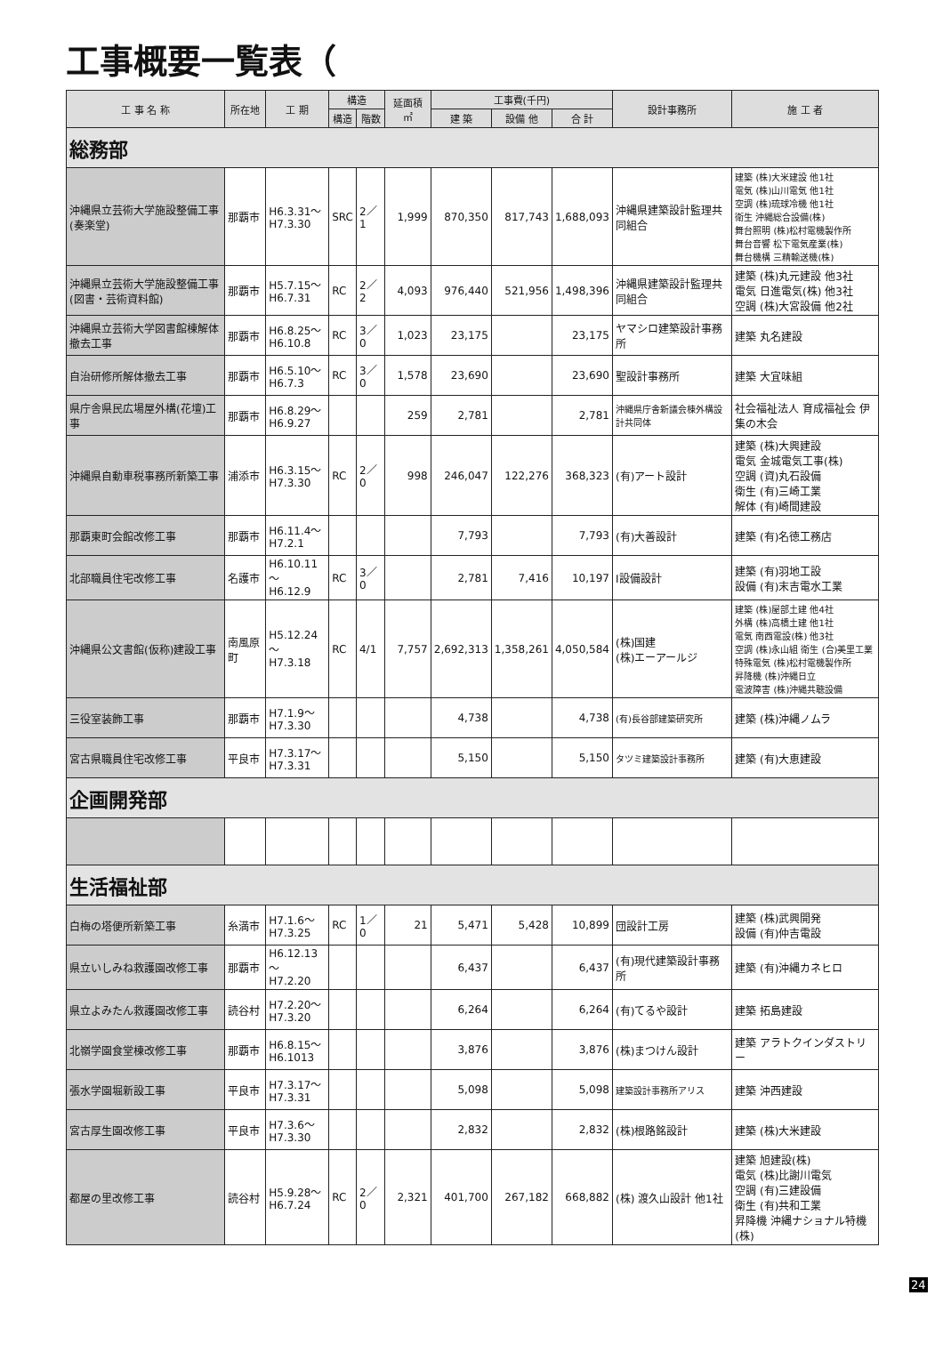工事概要一覧表（
| 工 事 名 称 | 所在地 | 工 期 | 構造 | | 延面積 ㎡ | 工事費(千円) | | | 設計事務所 | 施 工 者 |
| --- | --- | --- | --- | --- | --- | --- | --- | --- | --- | --- |
| | | | 構造 | 階数 | | 建 築 | 設備 他 | 合 計 | | |
| 総務部 | | | | | | | | | | |
| 沖縄県立芸術大学施設整備工事 (奏楽堂) | 那覇市 | H6.3.31～ H7.3.30 | SRC | 2／1 | 1,999 | 870,350 | 817,743 | 1,688,093 | 沖縄県建築設計監理共同組合 | 建築 (株)大米建設 他1社 電気 (株)山川電気 他1社 空調 (株)琉球冷機 他1社 衛生 沖縄総合設備(株) 舞台照明 (株)松村電機製作所 舞台音響 松下電気産業(株) 舞台機構 三精輸送機(株) |
| 沖縄県立芸術大学施設整備工事 (図書・芸術資料館) | 那覇市 | H5.7.15～ H6.7.31 | RC | 2／2 | 4,093 | 976,440 | 521,956 | 1,498,396 | 沖縄県建築設計監理共同組合 | 建築 (株)丸元建設 他3社 電気 日進電気(株) 他3社 空調 (株)大宮設備 他2社 |
| 沖縄県立芸術大学図書館棟解体撤去工事 | 那覇市 | H6.8.25～ H6.10.8 | RC | 3／0 | 1,023 | 23,175 | | 23,175 | ヤマシロ建築設計事務所 | 建築 丸名建設 |
| 自治研修所解体撤去工事 | 那覇市 | H6.5.10～ H6.7.3 | RC | 3／0 | 1,578 | 23,690 | | 23,690 | 聖設計事務所 | 建築 大宜味組 |
| 県庁舎県民広場屋外構(花壇)工事 | 那覇市 | H6.8.29～ H6.9.27 | | | 259 | 2,781 | | 2,781 | 沖縄県庁舎新議会棟外構設計共同体 | 社会福祉法人 育成福祉会 伊集の木会 |
| 沖縄県自動車税事務所新築工事 | 浦添市 | H6.3.15～ H7.3.30 | RC | 2／0 | 998 | 246,047 | 122,276 | 368,323 | (有)アート設計 | 建築 (株)大興建設 電気 金城電気工事(株) 空調 (資)丸石設備 衛生 (有)三崎工業 解体 (有)崎間建設 |
| 那覇東町会館改修工事 | 那覇市 | H6.11.4～ H7.2.1 | | | | 7,793 | | 7,793 | (有)大善設計 | 建築 (有)名徳工務店 |
| 北部職員住宅改修工事 | 名護市 | H6.10.11～ H6.12.9 | RC | 3／0 | | 2,781 | 7,416 | 10,197 | I設備設計 | 建築 (有)羽地工設 設備 (有)末吉電水工業 |
| 沖縄県公文書館(仮称)建設工事 | 南風原町 | H5.12.24～ H7.3.18 | RC | 4/1 | 7,757 | 2,692,313 | 1,358,261 | 4,050,584 | (株)国建 (株)エーアールジ | 建築 (株)屋部土建 他4社 外構 (株)高橋土建 他1社 電気 南西電設(株) 他3社 空調 (株)永山組 衛生 (合)美里工業 特殊電気 (株)松村電機製作所 昇降機 (株)沖縄日立 電波障害 (株)沖縄共聴設備 |
| 三役室装飾工事 | 那覇市 | H7.1.9～ H7.3.30 | | | | 4,738 | | 4,738 | (有)長谷部建築研究所 | 建築 (株)沖縄ノムラ |
| 宮古県職員住宅改修工事 | 平良市 | H7.3.17～ H7.3.31 | | | | 5,150 | | 5,150 | タツミ建築設計事務所 | 建築 (有)大恵建設 |
| 企画開発部 | | | | | | | | | | |
| 生活福祉部 | | | | | | | | | | |
| 白梅の塔便所新築工事 | 糸満市 | H7.1.6～ H7.3.25 | RC | 1／0 | 21 | 5,471 | 5,428 | 10,899 | 団設計工房 | 建築 (株)武興開発 設備 (有)仲吉電設 |
| 県立いしみね救護園改修工事 | 那覇市 | H6.12.13～ H7.2.20 | | | | 6,437 | | 6,437 | (有)現代建築設計事務所 | 建築 (有)沖縄カネヒロ |
| 県立よみたん救護園改修工事 | 読谷村 | H7.2.20～ H7.3.20 | | | | 6,264 | | 6,264 | (有)てるや設計 | 建築 拓島建設 |
| 北嶺学園食堂棟改修工事 | 那覇市 | H6.8.15～ H6.1013 | | | | 3,876 | | 3,876 | (株)まつけん設計 | 建築 アラトクインダストリー |
| 張水学園堀新設工事 | 平良市 | H7.3.17～ H7.3.31 | | | | 5,098 | | 5,098 | 建築設計事務所アリス | 建築 沖西建設 |
| 宮古厚生園改修工事 | 平良市 | H7.3.6～ H7.3.30 | | | | 2,832 | | 2,832 | (株)根路銘設計 | 建築 (株)大米建設 |
| 都屋の里改修工事 | 読谷村 | H5.9.28～ H6.7.24 | RC | 2／0 | 2,321 | 401,700 | 267,182 | 668,882 | (株) 渡久山設計 他1社 | 建築 旭建設(株) 電気 (株)比謝川電気 空調 (有)三建設備 衛生 (有)共和工業 昇降機 沖縄ナショナル特機(株) |
24